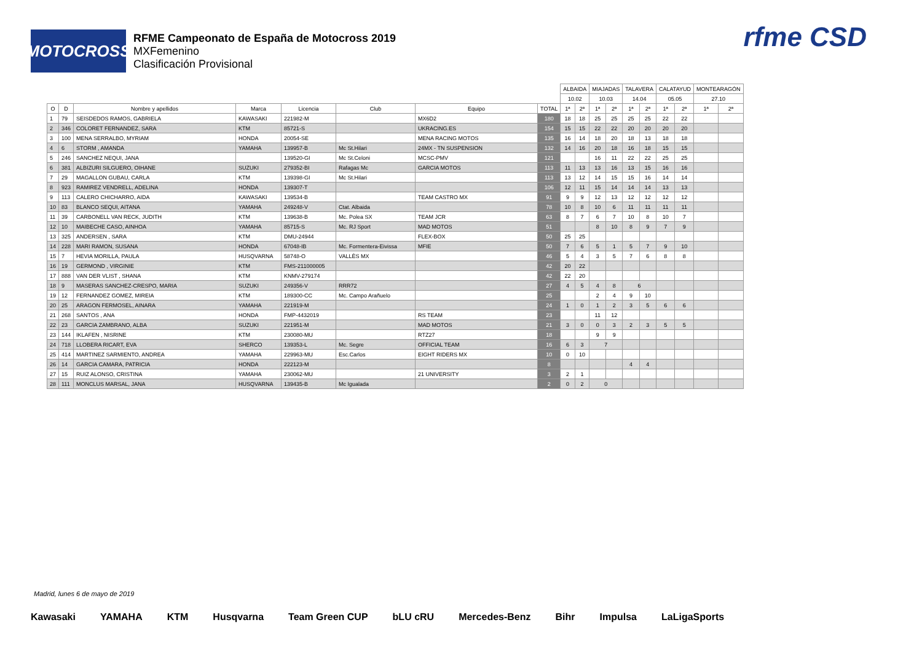MOTOCROSS
RFME Campeonato de España de Motocross 2019
MXFemenino
Clasificación Provisional
rfme CSD
| | | | | | | | | ALBAIDA | | MIAJADAS | | TALAVERA | | CALATAYUD | | MONTEARAGÓN | |
| --- | --- | --- | --- | --- | --- | --- | --- | --- | --- | --- | --- | --- | --- | --- | --- | --- | --- |
| | | | | | | | | 10.02 | | 10.03 | | 14.04 | | 05.05 | | 27.10 | |
| O | D | Nombre y apellidos | Marca | Licencia | Club | Equipo | TOTAL | 1ª | 2ª | 1ª | 2ª | 1ª | 2ª | 1ª | 2ª | 1ª | 2ª |
| 1 | 79 | SEISDEDOS RAMOS, GABRIELA | KAWASAKI | 221982-M | | MX6D2 | 180 | 18 | 18 | 25 | 25 | 25 | 25 | 22 | 22 | | |
| 2 | 346 | COLORET FERNANDEZ, SARA | KTM | 85721-S | | UKRACING.ES | 154 | 15 | 15 | 22 | 22 | 20 | 20 | 20 | 20 | | |
| 3 | 100 | MENA SERRALBO, MYRIAM | HONDA | 20054-SE | | MENA RACING MOTOS | 135 | 16 | 14 | 18 | 20 | 18 | 13 | 18 | 18 | | |
| 4 | 6 | STORM , AMANDA | YAMAHA | 139957-B | Mc St.Hilari | 24MX - TN SUSPENSION | 132 | 14 | 16 | 20 | 18 | 16 | 18 | 15 | 15 | | |
| 5 | 246 | SANCHEZ NEQUI, JANA | | 139520-GI | Mc St.Celoni | MCSC-PMV | 121 | | | 16 | 11 | 22 | 22 | 25 | 25 | | |
| 6 | 381 | ALBIZURI SILGUERO, OIHANE | SUZUKI | 279352-BI | Rafagas Mc | GARCIA MOTOS | 113 | 11 | 13 | 13 | 16 | 13 | 15 | 16 | 16 | | |
| 7 | 29 | MAGALLON GUBAU, CARLA | KTM | 139398-GI | Mc St.Hilari | | 113 | 13 | 12 | 14 | 15 | 15 | 16 | 14 | 14 | | |
| 8 | 923 | RAMIREZ VENDRELL, ADELINA | HONDA | 139307-T | | | 106 | 12 | 11 | 15 | 14 | 14 | 14 | 13 | 13 | | |
| 9 | 113 | CALERO CHICHARRO, AIDA | KAWASAKI | 139534-B | | TEAM CASTRO MX | 91 | 9 | 9 | 12 | 13 | 12 | 12 | 12 | 12 | | |
| 10 | 83 | BLANCO SEQUI, AITANA | YAMAHA | 249248-V | Ctat. Albaida | | 78 | 10 | 8 | 10 | 6 | 11 | 11 | 11 | 11 | | |
| 11 | 39 | CARBONELL VAN RECK, JUDITH | KTM | 139638-B | Mc. Polea SX | TEAM JCR | 63 | 8 | 7 | 6 | 7 | 10 | 8 | 10 | 7 | | |
| 12 | 10 | MAIBECHE CASO, AINHOA | YAMAHA | 85715-S | Mc. RJ Sport | MAD MOTOS | 51 | | | 8 | 10 | 8 | 9 | 7 | 9 | | |
| 13 | 325 | ANDERSEN , SARA | KTM | DMU-24944 | | FLEX-BOX | 50 | 25 | 25 | | | | | | | | |
| 14 | 228 | MARI RAMON, SUSANA | HONDA | 67048-IB | Mc. Formentera-Eivissa | MFIE | 50 | 7 | 6 | 5 | 1 | 5 | 7 | 9 | 10 | | |
| 15 | 7 | HEVIA MORILLA, PAULA | HUSQVARNA | 58748-O | VALLÈS MX | | 46 | 5 | 4 | 3 | 5 | 7 | 6 | 8 | 8 | | |
| 16 | 19 | GERMOND , VIRGINIE | KTM | FMS-211000005 | | | 42 | 20 | 22 | | | | | | | | |
| 17 | 888 | VAN DER VLIST , SHANA | KTM | KNMV-279174 | | | 42 | 22 | 20 | | | | | | | | |
| 18 | 9 | MASERAS SANCHEZ-CRESPO, MARIA | SUZUKI | 249356-V | RRR72 | | 27 | 4 | 5 | 4 | 8 | 6 | | | | | |
| 19 | 12 | FERNANDEZ GOMEZ, MIREIA | KTM | 189300-CC | Mc. Campo Arañuelo | | 25 | | | 2 | 4 | 9 | 10 | | | | |
| 20 | 25 | ARAGON FERMOSEL, AINARA | YAMAHA | 221919-M | | | 24 | 1 | 0 | 1 | 2 | 3 | 5 | 6 | 6 | | |
| 21 | 268 | SANTOS , ANA | HONDA | FMP-4432019 | | RS TEAM | 23 | | | 11 | 12 | | | | | | |
| 22 | 23 | GARCIA ZAMBRANO, ALBA | SUZUKI | 221951-M | | MAD MOTOS | 21 | 3 | 0 | 0 | 3 | 2 | 3 | 5 | 5 | | |
| 23 | 144 | IKLAFEN , NISRINE | KTM | 230080-MU | | RTZ27 | 18 | | | 9 | 9 | | | | | | |
| 24 | 718 | LLOBERA RICART, EVA | SHERCO | 139353-L | Mc. Segre | OFFICIAL TEAM | 16 | 6 | 3 | 7 | | | | | | | |
| 25 | 414 | MARTINEZ SARMIENTO, ANDREA | YAMAHA | 229963-MU | Esc.Carlos | EIGHT RIDERS MX | 10 | 0 | 10 | | | | | | | | |
| 26 | 14 | GARCIA CAMARA, PATRICIA | HONDA | 222123-M | | | 8 | | | | | 4 | 4 | | | | |
| 27 | 15 | RUIZ ALONSO, CRISTINA | YAMAHA | 230062-MU | | 21 UNIVERSITY | 3 | 2 | 1 | | | | | | | | |
| 28 | 111 | MONCLUS MARSAL, JANA | HUSQVARNA | 139435-B | Mc Igualada | | 2 | 0 | 2 | 0 | | | | | | | |
Madrid, lunes 6 de mayo de 2019
Kawasaki YAMAHA KTM Husqvarna Team Green CUP bLU cRU Mercedes-Benz Bihr Impulsa LaLigaSports